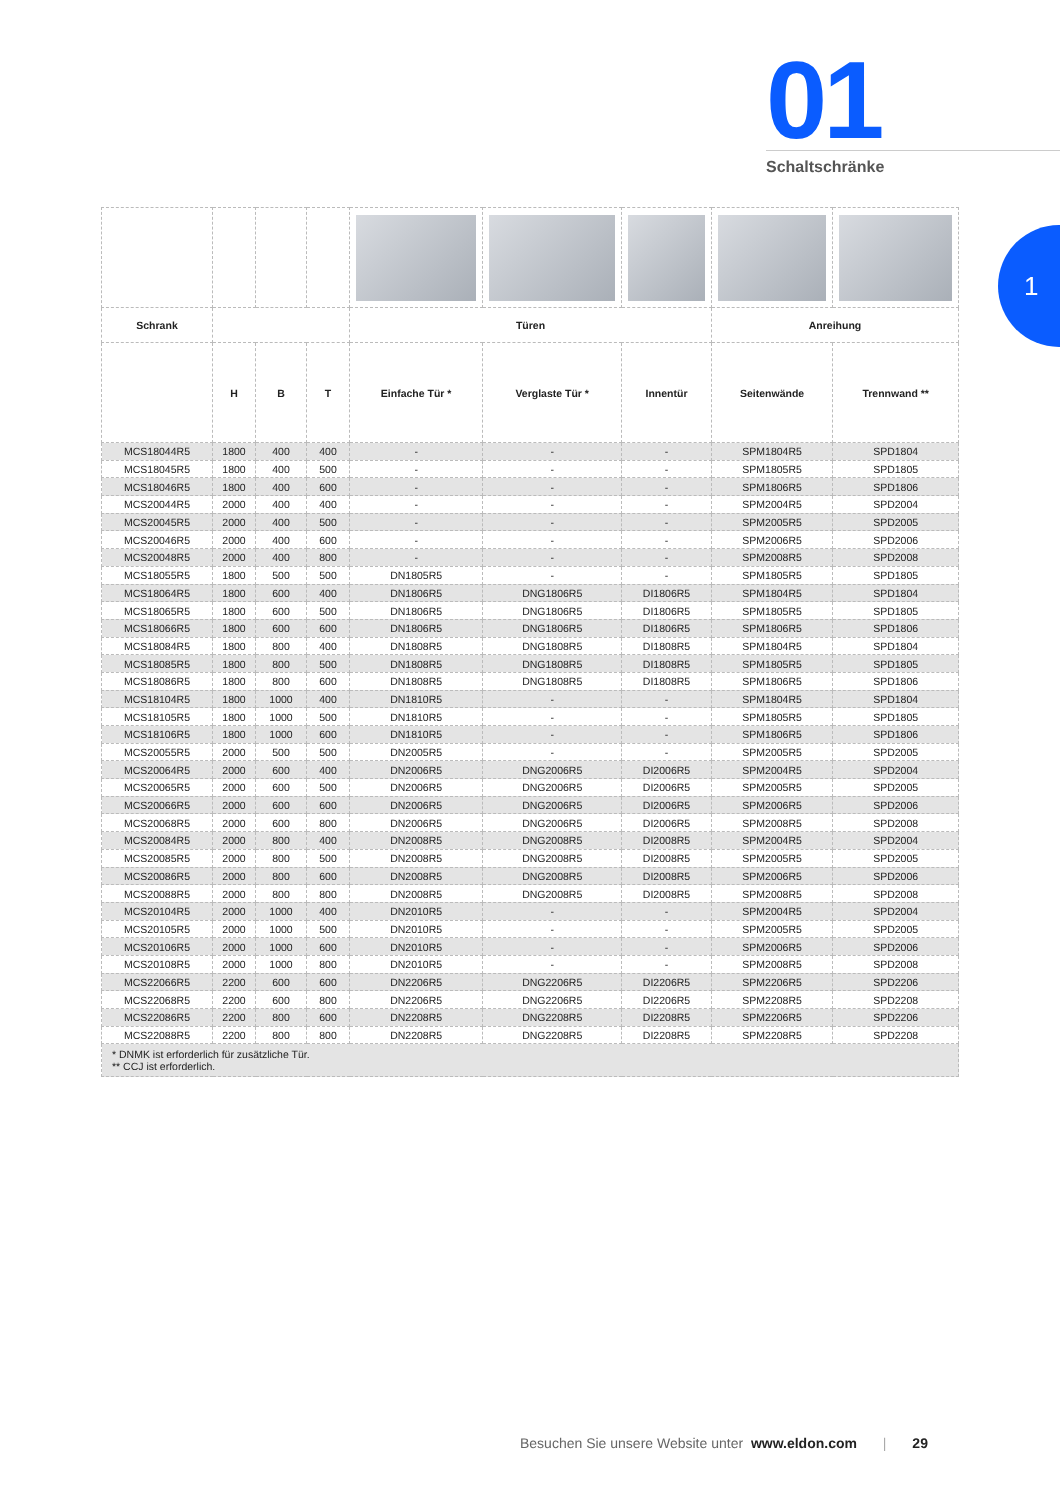01
Schaltschränke
1
| Schrank | | | | Türen | | | Anreihung | |
| --- | --- | --- | --- | --- | --- | --- | --- | --- |
| | H | B | T | Einfache Tür * | Verglaste Tür * | Innentür | Seitenwände | Trennwand ** |
| MCS18044R5 | 1800 | 400 | 400 | - | - | - | SPM1804R5 | SPD1804 |
| MCS18045R5 | 1800 | 400 | 500 | - | - | - | SPM1805R5 | SPD1805 |
| MCS18046R5 | 1800 | 400 | 600 | - | - | - | SPM1806R5 | SPD1806 |
| MCS20044R5 | 2000 | 400 | 400 | - | - | - | SPM2004R5 | SPD2004 |
| MCS20045R5 | 2000 | 400 | 500 | - | - | - | SPM2005R5 | SPD2005 |
| MCS20046R5 | 2000 | 400 | 600 | - | - | - | SPM2006R5 | SPD2006 |
| MCS20048R5 | 2000 | 400 | 800 | - | - | - | SPM2008R5 | SPD2008 |
| MCS18055R5 | 1800 | 500 | 500 | DN1805R5 | - | - | SPM1805R5 | SPD1805 |
| MCS18064R5 | 1800 | 600 | 400 | DN1806R5 | DNG1806R5 | DI1806R5 | SPM1804R5 | SPD1804 |
| MCS18065R5 | 1800 | 600 | 500 | DN1806R5 | DNG1806R5 | DI1806R5 | SPM1805R5 | SPD1805 |
| MCS18066R5 | 1800 | 600 | 600 | DN1806R5 | DNG1806R5 | DI1806R5 | SPM1806R5 | SPD1806 |
| MCS18084R5 | 1800 | 800 | 400 | DN1808R5 | DNG1808R5 | DI1808R5 | SPM1804R5 | SPD1804 |
| MCS18085R5 | 1800 | 800 | 500 | DN1808R5 | DNG1808R5 | DI1808R5 | SPM1805R5 | SPD1805 |
| MCS18086R5 | 1800 | 800 | 600 | DN1808R5 | DNG1808R5 | DI1808R5 | SPM1806R5 | SPD1806 |
| MCS18104R5 | 1800 | 1000 | 400 | DN1810R5 | - | - | SPM1804R5 | SPD1804 |
| MCS18105R5 | 1800 | 1000 | 500 | DN1810R5 | - | - | SPM1805R5 | SPD1805 |
| MCS18106R5 | 1800 | 1000 | 600 | DN1810R5 | - | - | SPM1806R5 | SPD1806 |
| MCS20055R5 | 2000 | 500 | 500 | DN2005R5 | - | - | SPM2005R5 | SPD2005 |
| MCS20064R5 | 2000 | 600 | 400 | DN2006R5 | DNG2006R5 | DI2006R5 | SPM2004R5 | SPD2004 |
| MCS20065R5 | 2000 | 600 | 500 | DN2006R5 | DNG2006R5 | DI2006R5 | SPM2005R5 | SPD2005 |
| MCS20066R5 | 2000 | 600 | 600 | DN2006R5 | DNG2006R5 | DI2006R5 | SPM2006R5 | SPD2006 |
| MCS20068R5 | 2000 | 600 | 800 | DN2006R5 | DNG2006R5 | DI2006R5 | SPM2008R5 | SPD2008 |
| MCS20084R5 | 2000 | 800 | 400 | DN2008R5 | DNG2008R5 | DI2008R5 | SPM2004R5 | SPD2004 |
| MCS20085R5 | 2000 | 800 | 500 | DN2008R5 | DNG2008R5 | DI2008R5 | SPM2005R5 | SPD2005 |
| MCS20086R5 | 2000 | 800 | 600 | DN2008R5 | DNG2008R5 | DI2008R5 | SPM2006R5 | SPD2006 |
| MCS20088R5 | 2000 | 800 | 800 | DN2008R5 | DNG2008R5 | DI2008R5 | SPM2008R5 | SPD2008 |
| MCS20104R5 | 2000 | 1000 | 400 | DN2010R5 | - | - | SPM2004R5 | SPD2004 |
| MCS20105R5 | 2000 | 1000 | 500 | DN2010R5 | - | - | SPM2005R5 | SPD2005 |
| MCS20106R5 | 2000 | 1000 | 600 | DN2010R5 | - | - | SPM2006R5 | SPD2006 |
| MCS20108R5 | 2000 | 1000 | 800 | DN2010R5 | - | - | SPM2008R5 | SPD2008 |
| MCS22066R5 | 2200 | 600 | 600 | DN2206R5 | DNG2206R5 | DI2206R5 | SPM2206R5 | SPD2206 |
| MCS22068R5 | 2200 | 600 | 800 | DN2206R5 | DNG2206R5 | DI2206R5 | SPM2208R5 | SPD2208 |
| MCS22086R5 | 2200 | 800 | 600 | DN2208R5 | DNG2208R5 | DI2208R5 | SPM2206R5 | SPD2206 |
| MCS22088R5 | 2200 | 800 | 800 | DN2208R5 | DNG2208R5 | DI2208R5 | SPM2208R5 | SPD2208 |
| * DNMK ist erforderlich für zusätzliche Tür. ** CCJ ist erforderlich. | | | | | | | | |
Besuchen Sie unsere Website unter www.eldon.com | 29